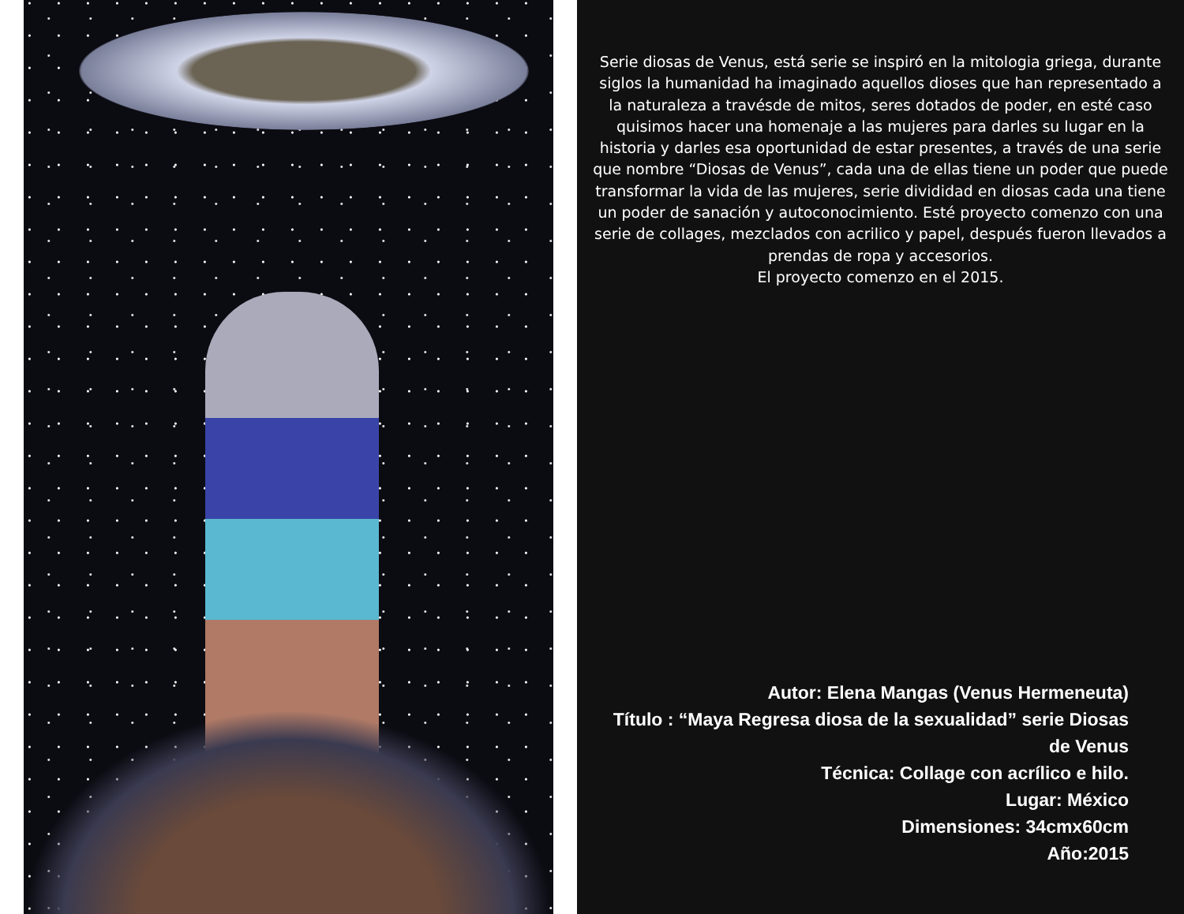Serie diosas de Venus, está serie se inspiró en la mitologia griega, durante siglos la humanidad ha imaginado aquellos dioses que han representado a la naturaleza a travésde de mitos, seres dotados de poder, en esté caso quisimos hacer una homenaje a las mujeres para darles su lugar en la historia y darles esa oportunidad de estar presentes, a través de una serie que nombre “Diosas de Venus”, cada una de ellas tiene un poder que puede transformar la vida de las mujeres, serie divididad en diosas cada una tiene un poder de sanación y autoconocimiento. Esté proyecto comenzo con una serie de collages, mezclados con acrilico y papel, después fueron llevados a prendas de ropa y accesorios.
El proyecto comenzo en el 2015.
Autor: Elena Mangas (Venus Hermeneuta)
Título : “Maya Regresa diosa de la sexualidad” serie Diosas de Venus
Técnica: Collage con acrílico e hilo.
Lugar: México
Dimensiones: 34cmx60cm
Año:2015